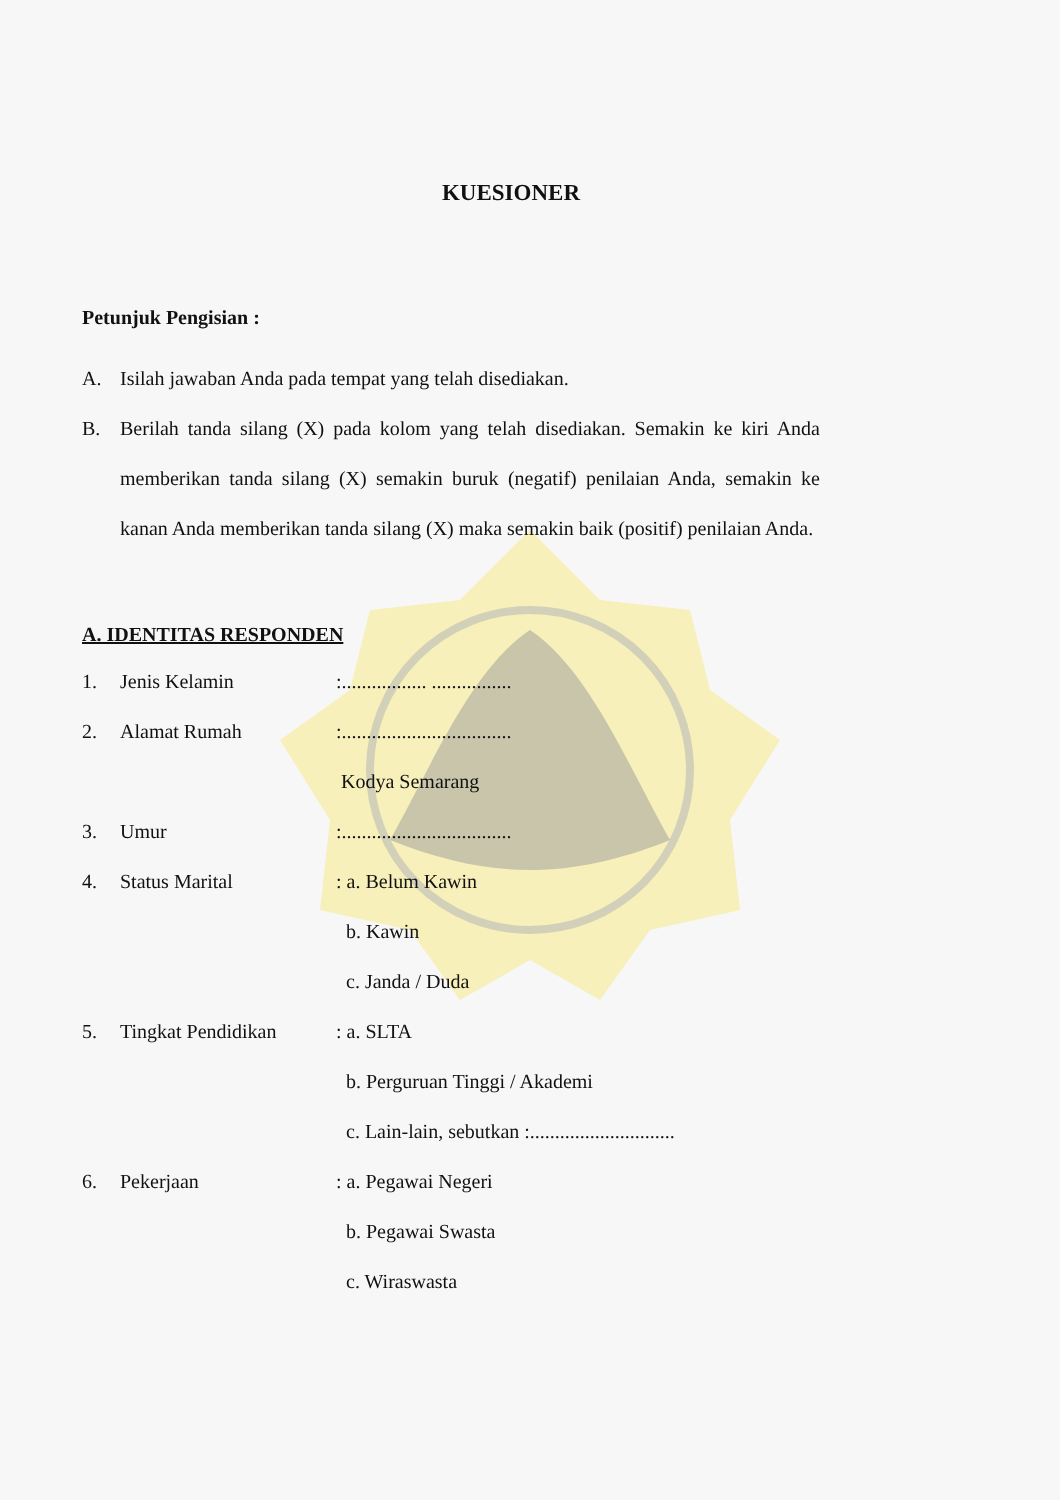KUESIONER
Petunjuk Pengisian :
A. Isilah jawaban Anda pada tempat yang telah disediakan.
B. Berilah tanda silang (X) pada kolom yang telah disediakan. Semakin ke kiri Anda memberikan tanda silang (X) semakin buruk (negatif) penilaian Anda, semakin ke kanan Anda memberikan tanda silang (X) maka semakin baik (positif) penilaian Anda.
A. IDENTITAS RESPONDEN
1. Jenis Kelamin:................. ................
2. Alamat Rumah:..................................
Kodya Semarang
3. Umur:..................................
4. Status Marital: a. Belum Kawin
b. Kawin
c. Janda / Duda
5. Tingkat Pendidikan: a. SLTA
b. Perguruan Tinggi / Akademi
c. Lain-lain, sebutkan :.............................
6. Pekerjaan: a. Pegawai Negeri
b. Pegawai Swasta
c. Wiraswasta